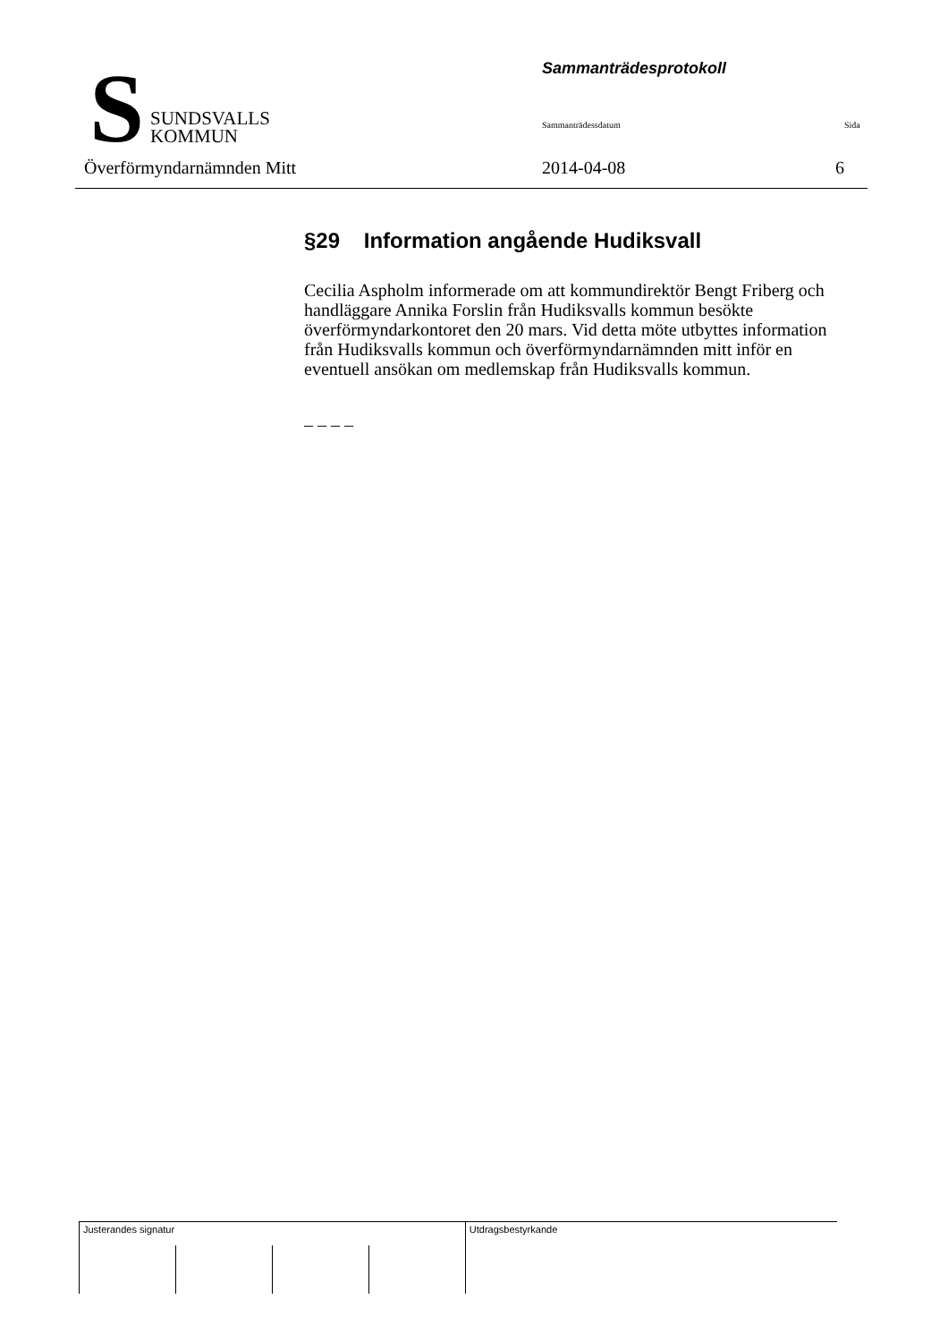S
SUNDSVALLS
KOMMUN
Sammanträdesprotokoll
Sammanträdessdatum Sida
Överförmyndarnämnden Mitt 2014-04-08 6
§29 Information angående Hudiksvall
Cecilia Aspholm informerade om att kommundirektör Bengt Friberg och handläggare Annika Forslin från Hudiksvalls kommun besökte överförmyndarkontoret den 20 mars. Vid detta möte utbyttes information från Hudiksvalls kommun och överförmyndarnämnden mitt inför en eventuell ansökan om medlemskap från Hudiksvalls kommun.
– – – –
| Justerandes signatur | | | | Utdragsbestyrkande |